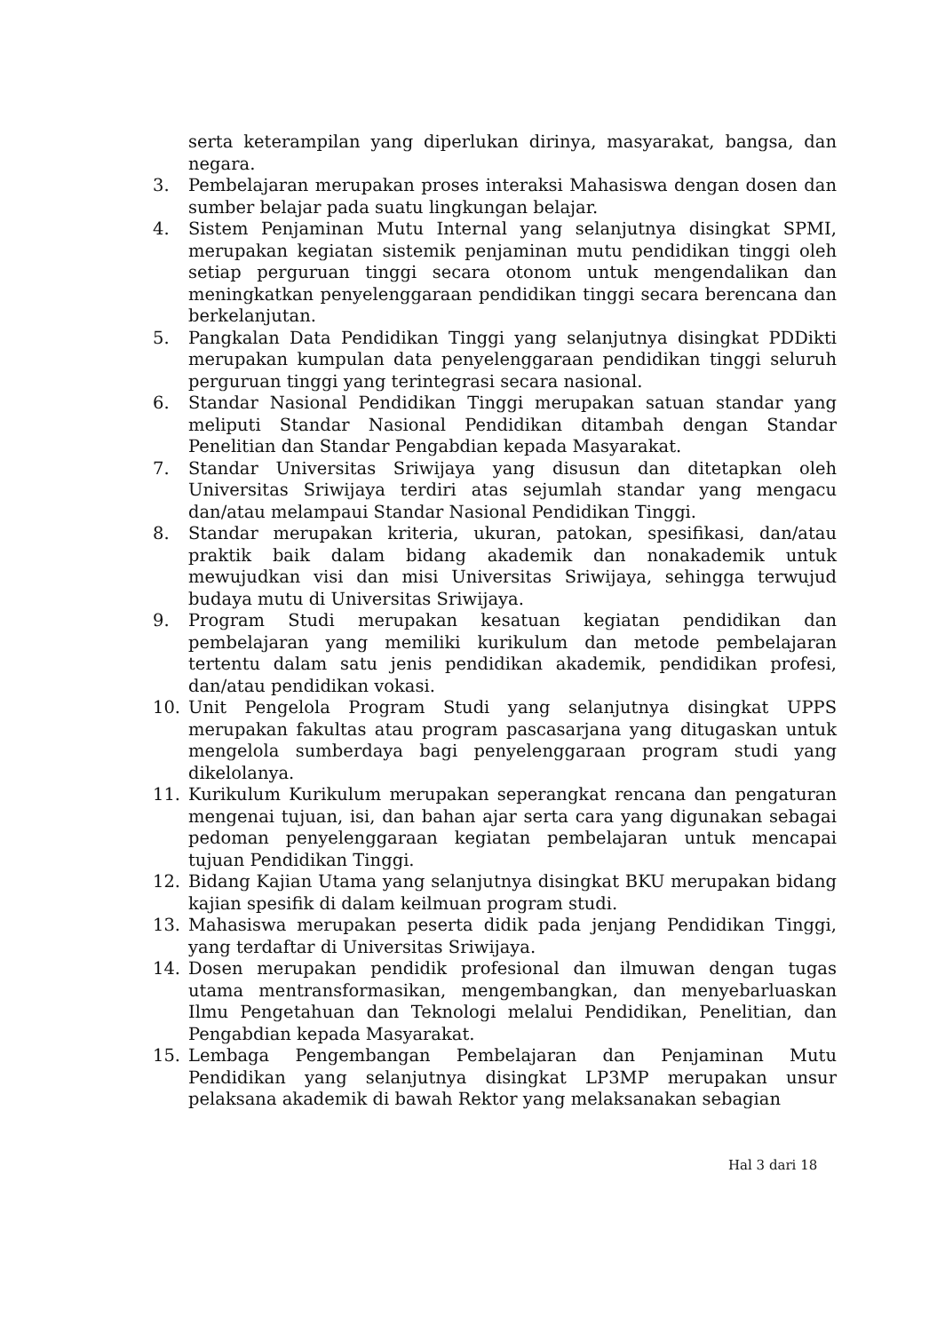serta keterampilan yang diperlukan dirinya, masyarakat, bangsa, dan negara.
3. Pembelajaran merupakan proses interaksi Mahasiswa dengan dosen dan sumber belajar pada suatu lingkungan belajar.
4. Sistem Penjaminan Mutu Internal yang selanjutnya disingkat SPMI, merupakan kegiatan sistemik penjaminan mutu pendidikan tinggi oleh setiap perguruan tinggi secara otonom untuk mengendalikan dan meningkatkan penyelenggaraan pendidikan tinggi secara berencana dan berkelanjutan.
5. Pangkalan Data Pendidikan Tinggi yang selanjutnya disingkat PDDikti merupakan kumpulan data penyelenggaraan pendidikan tinggi seluruh perguruan tinggi yang terintegrasi secara nasional.
6. Standar Nasional Pendidikan Tinggi merupakan satuan standar yang meliputi Standar Nasional Pendidikan ditambah dengan Standar Penelitian dan Standar Pengabdian kepada Masyarakat.
7. Standar Universitas Sriwijaya yang disusun dan ditetapkan oleh Universitas Sriwijaya terdiri atas sejumlah standar yang mengacu dan/atau melampaui Standar Nasional Pendidikan Tinggi.
8. Standar merupakan kriteria, ukuran, patokan, spesifikasi, dan/atau praktik baik dalam bidang akademik dan nonakademik untuk mewujudkan visi dan misi Universitas Sriwijaya, sehingga terwujud budaya mutu di Universitas Sriwijaya.
9. Program Studi merupakan kesatuan kegiatan pendidikan dan pembelajaran yang memiliki kurikulum dan metode pembelajaran tertentu dalam satu jenis pendidikan akademik, pendidikan profesi, dan/atau pendidikan vokasi.
10. Unit Pengelola Program Studi yang selanjutnya disingkat UPPS merupakan fakultas atau program pascasarjana yang ditugaskan untuk mengelola sumberdaya bagi penyelenggaraan program studi yang dikelolanya.
11. Kurikulum Kurikulum merupakan seperangkat rencana dan pengaturan mengenai tujuan, isi, dan bahan ajar serta cara yang digunakan sebagai pedoman penyelenggaraan kegiatan pembelajaran untuk mencapai tujuan Pendidikan Tinggi.
12. Bidang Kajian Utama yang selanjutnya disingkat BKU merupakan bidang kajian spesifik di dalam keilmuan program studi.
13. Mahasiswa merupakan peserta didik pada jenjang Pendidikan Tinggi, yang terdaftar di Universitas Sriwijaya.
14. Dosen merupakan pendidik profesional dan ilmuwan dengan tugas utama mentransformasikan, mengembangkan, dan menyebarluaskan Ilmu Pengetahuan dan Teknologi melalui Pendidikan, Penelitian, dan Pengabdian kepada Masyarakat.
15. Lembaga Pengembangan Pembelajaran dan Penjaminan Mutu Pendidikan yang selanjutnya disingkat LP3MP merupakan unsur pelaksana akademik di bawah Rektor yang melaksanakan sebagian
Hal 3 dari 18